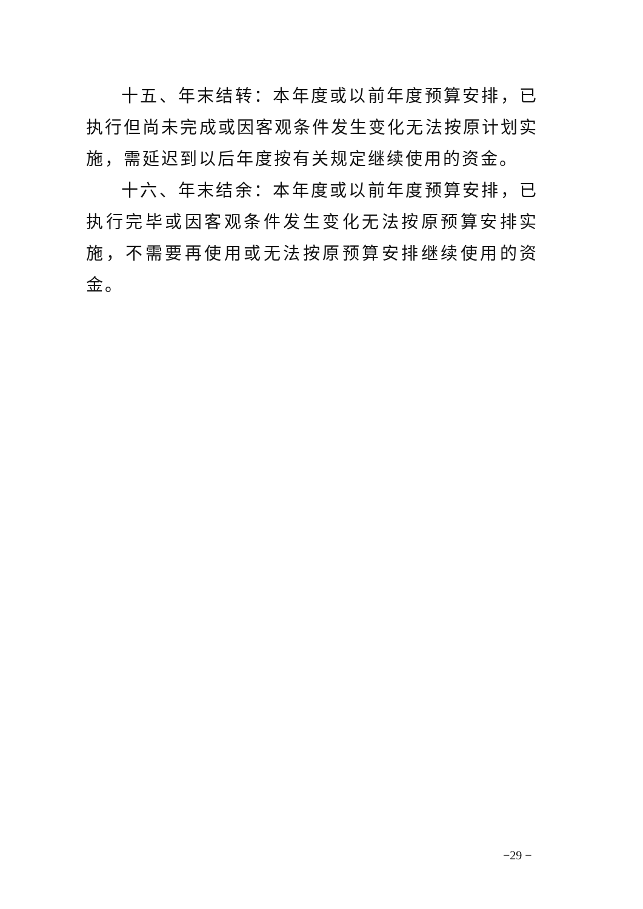十五、年末结转：本年度或以前年度预算安排，已执行但尚未完成或因客观条件发生变化无法按原计划实施，需延迟到以后年度按有关规定继续使用的资金。
十六、年末结余：本年度或以前年度预算安排，已执行完毕或因客观条件发生变化无法按原预算安排实施，不需要再使用或无法按原预算安排继续使用的资金。
−29 −